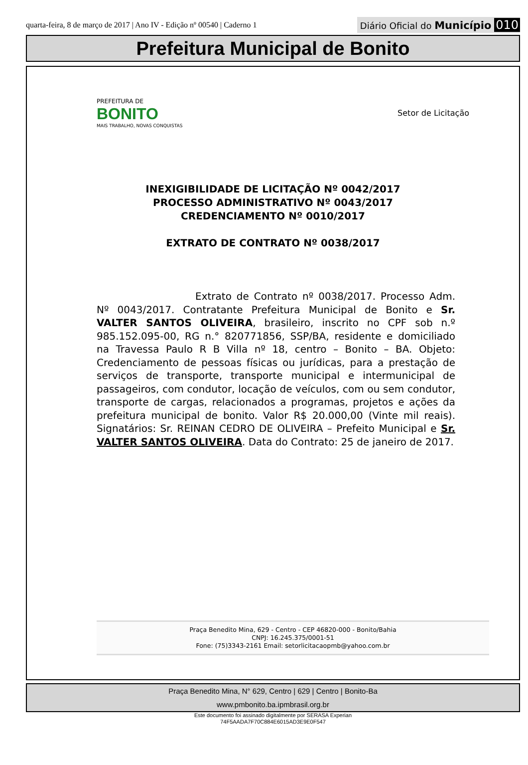quarta-feira, 8 de março de 2017 | Ano IV - Edição nº 00540 | Caderno 1
Diário Oficial do Município 010
Prefeitura Municipal de Bonito
PREFEITURA DE
BONITO
MAIS TRABALHO, NOVAS CONQUISTAS
Setor de Licitação
INEXIGIBILIDADE DE LICITAÇÃO Nº 0042/2017
PROCESSO ADMINISTRATIVO Nº 0043/2017
CREDENCIAMENTO Nº 0010/2017
EXTRATO DE CONTRATO Nº 0038/2017
Extrato de Contrato nº 0038/2017. Processo Adm. Nº 0043/2017. Contratante Prefeitura Municipal de Bonito e Sr. VALTER SANTOS OLIVEIRA, brasileiro, inscrito no CPF sob n.º 985.152.095-00, RG n.° 820771856, SSP/BA, residente e domiciliado na Travessa Paulo R B Villa nº 18, centro – Bonito – BA. Objeto: Credenciamento de pessoas físicas ou jurídicas, para a prestação de serviços de transporte, transporte municipal e intermunicipal de passageiros, com condutor, locação de veículos, com ou sem condutor, transporte de cargas, relacionados a programas, projetos e ações da prefeitura municipal de bonito. Valor R$ 20.000,00 (Vinte mil reais). Signatários: Sr. REINAN CEDRO DE OLIVEIRA – Prefeito Municipal e Sr. VALTER SANTOS OLIVEIRA. Data do Contrato: 25 de janeiro de 2017.
Praça Benedito Mina, 629 - Centro - CEP 46820-000 - Bonito/Bahia
CNPJ: 16.245.375/0001-51
Fone: (75)3343-2161 Email: setorlicitacaopmb@yahoo.com.br
Praça Benedito Mina, N° 629, Centro | 629 | Centro | Bonito-Ba
www.pmbonito.ba.ipmbrasil.org.br
Este documento foi assinado digitalmente por SERASA Experian
74F5AADA7F70C884E6015AD3E9E0F547